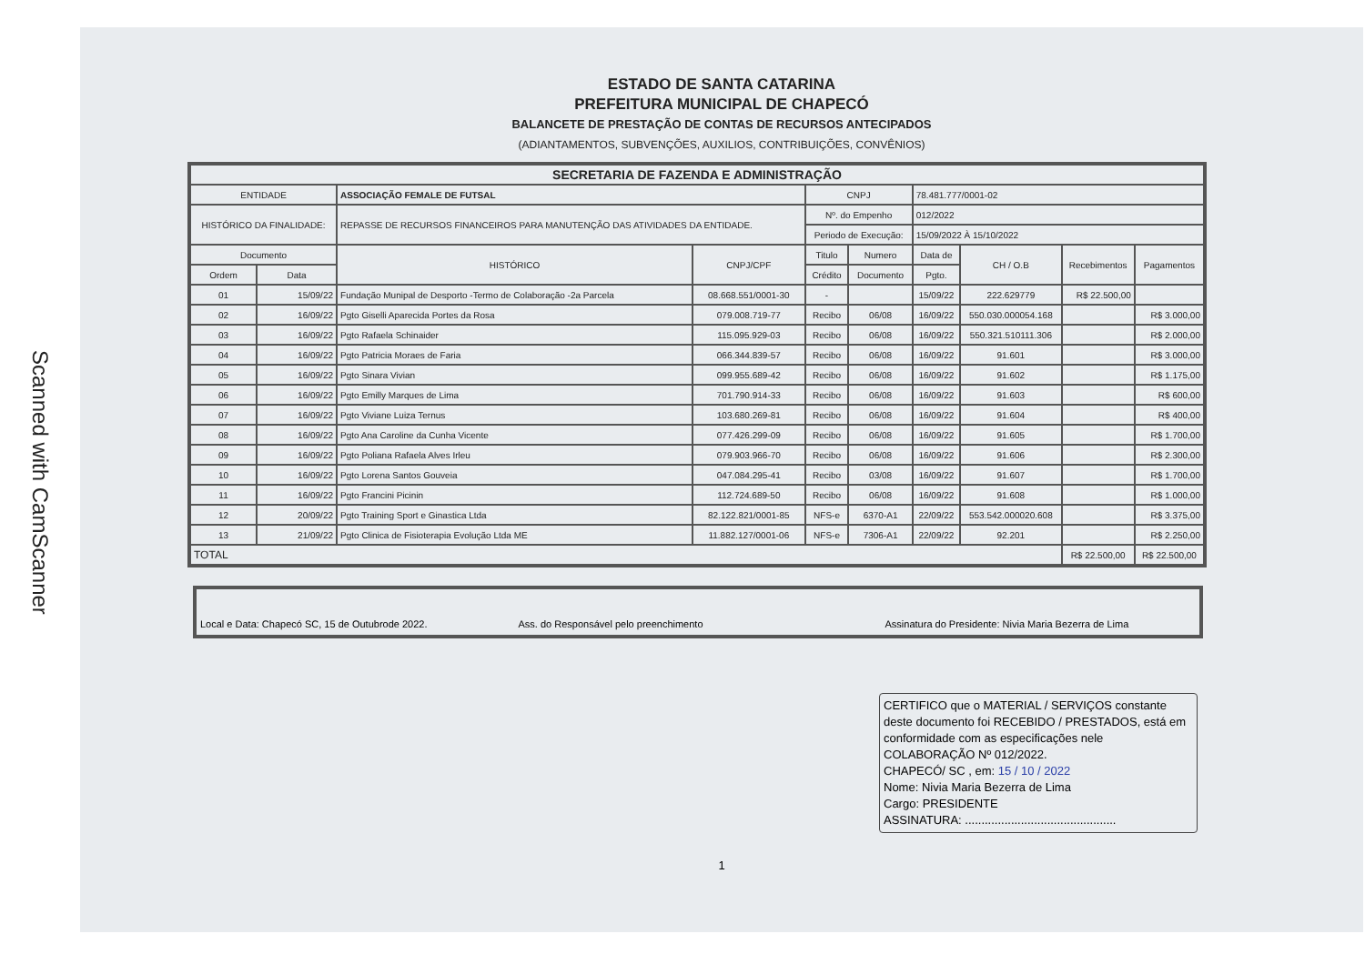Scanned with CamScanner
ESTADO DE SANTA CATARINA
PREFEITURA MUNICIPAL DE CHAPECÓ
BALANCETE DE PRESTAÇÃO DE CONTAS DE RECURSOS ANTECIPADOS
(ADIANTAMENTOS, SUBVENÇÕES, AUXILIOS, CONTRIBUIÇÕES, CONVÊNIOS)
| SECRETARIA DE FAZENDA E ADMINISTRAÇÃO | | | | | | | | | |
| --- | --- | --- | --- | --- | --- | --- | --- | --- | --- |
| ENTIDADE | | ASSOCIAÇÃO FEMALE DE FUTSAL | | CNPJ | | 78.481.777/0001-02 | | | |
| HISTÓRICO DA FINALIDADE: | | REPASSE DE RECURSOS FINANCEIROS PARA MANUTENÇÃO DAS ATIVIDADES DA ENTIDADE. | | Nº. do Empenho | | 012/2022 | | | |
| | | | | Periodo de Execução: | | 15/09/2022 À 15/10/2022 | | | |
| Documento | | HISTÓRICO | CNPJ/CPF | Titulo | Numero | Data de | CH / O.B | Recebimentos | Pagamentos |
| Ordem | Data | | | Crédito | Documento | Pgto. | | | |
| 01 | 15/09/22 | Fundação Munipal de Desporto -Termo de Colaboração -2a Parcela | 08.668.551/0001-30 | - | | 15/09/22 | 222.629779 | R$ 22.500,00 | |
| 02 | 16/09/22 | Pgto Giselli Aparecida Portes da Rosa | 079.008.719-77 | Recibo | 06/08 | 16/09/22 | 550.030.000054.168 | | R$ 3.000,00 |
| 03 | 16/09/22 | Pgto Rafaela Schinaider | 115.095.929-03 | Recibo | 06/08 | 16/09/22 | 550.321.510111.306 | | R$ 2.000,00 |
| 04 | 16/09/22 | Pgto Patricia Moraes de Faria | 066.344.839-57 | Recibo | 06/08 | 16/09/22 | 91.601 | | R$ 3.000,00 |
| 05 | 16/09/22 | Pgto Sinara Vivian | 099.955.689-42 | Recibo | 06/08 | 16/09/22 | 91.602 | | R$ 1.175,00 |
| 06 | 16/09/22 | Pgto Emilly Marques de Lima | 701.790.914-33 | Recibo | 06/08 | 16/09/22 | 91.603 | | R$ 600,00 |
| 07 | 16/09/22 | Pgto Viviane Luiza Ternus | 103.680.269-81 | Recibo | 06/08 | 16/09/22 | 91.604 | | R$ 400,00 |
| 08 | 16/09/22 | Pgto Ana Caroline da Cunha Vicente | 077.426.299-09 | Recibo | 06/08 | 16/09/22 | 91.605 | | R$ 1.700,00 |
| 09 | 16/09/22 | Pgto Poliana Rafaela Alves Irleu | 079.903.966-70 | Recibo | 06/08 | 16/09/22 | 91.606 | | R$ 2.300,00 |
| 10 | 16/09/22 | Pgto Lorena Santos Gouveia | 047.084.295-41 | Recibo | 03/08 | 16/09/22 | 91.607 | | R$ 1.700,00 |
| 11 | 16/09/22 | Pgto Francini Picinin | 112.724.689-50 | Recibo | 06/08 | 16/09/22 | 91.608 | | R$ 1.000,00 |
| 12 | 20/09/22 | Pgto Training Sport e Ginastica Ltda | 82.122.821/0001-85 | NFS-e | 6370-A1 | 22/09/22 | 553.542.000020.608 | | R$ 3.375,00 |
| 13 | 21/09/22 | Pgto Clinica de Fisioterapia Evolução Ltda ME | 11.882.127/0001-06 | NFS-e | 7306-A1 | 22/09/22 | 92.201 | | R$ 2.250,00 |
| TOTAL | | | | | | | | R$ 22.500,00 | R$ 22.500,00 |
Local e Data: Chapecó SC, 15 de Outubrode 2022. Ass. do Responsável pelo preenchimento Assinatura do Presidente: Nivia Maria Bezerra de Lima
CERTIFICO que o MATERIAL / SERVIÇOS constante deste documento foi RECEBIDO / PRESTADOS, está em conformidade com as especificações nele COLABORAÇÃO Nº 012/2022.
CHAPECÓ/ SC , em: 15 / 10 / 2022
Nome: Nivia Maria Bezerra de Lima
Cargo: PRESIDENTE
ASSINATURA: ..............................................
1